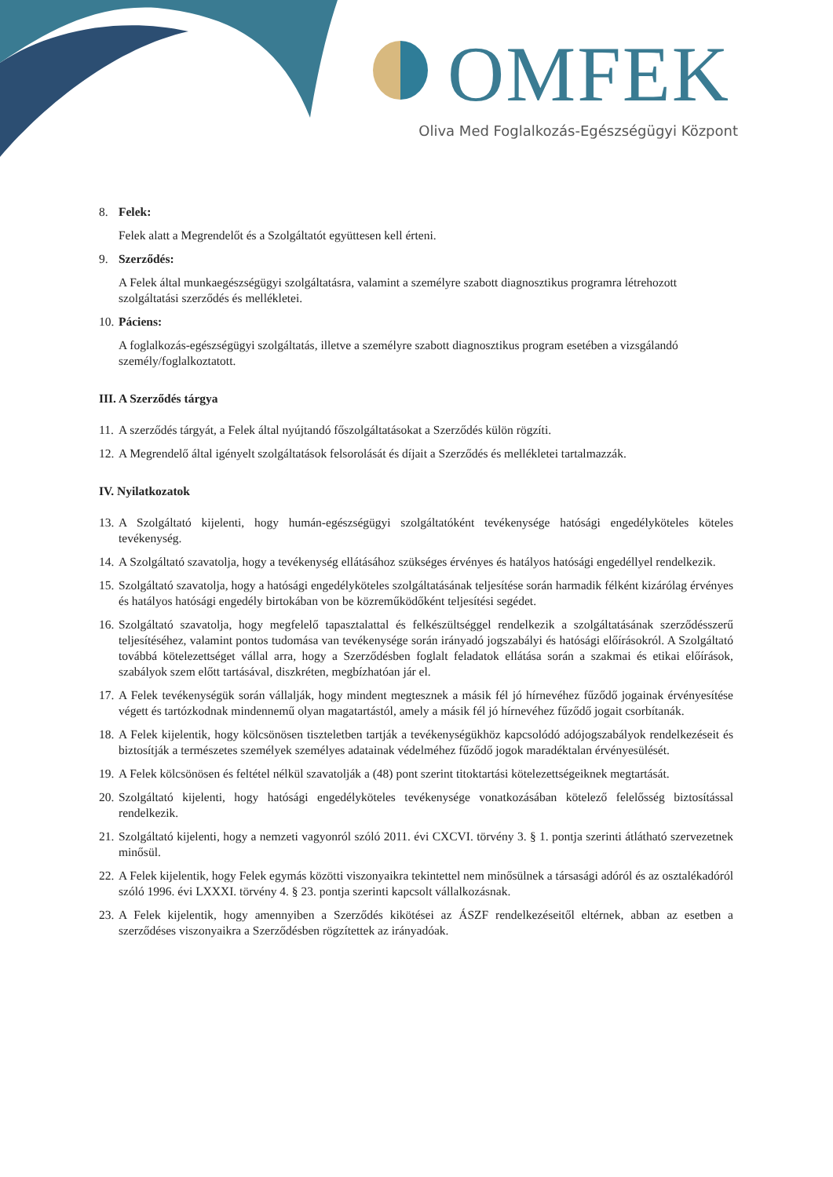OMFEK
Oliva Med Foglalkozás-Egészségügyi Központ
8. Felek:
Felek alatt a Megrendelőt és a Szolgáltatót együttesen kell érteni.
9. Szerződés:
A Felek által munkaegészségügyi szolgáltatásra, valamint a személyre szabott diagnosztikus programra létrehozott szolgáltatási szerződés és mellékletei.
10. Páciens:
A foglalkozás-egészségügyi szolgáltatás, illetve a személyre szabott diagnosztikus program esetében a vizsgálandó személy/foglalkoztatott.
III. A Szerződés tárgya
11. A szerződés tárgyát, a Felek által nyújtandó főszolgáltatásokat a Szerződés külön rögzíti.
12. A Megrendelő által igényelt szolgáltatások felsorolását és díjait a Szerződés és mellékletei tartalmazzák.
IV. Nyilatkozatok
13. A Szolgáltató kijelenti, hogy humán-egészségügyi szolgáltatóként tevékenysége hatósági engedélyköteles köteles tevékenység.
14. A Szolgáltató szavatolja, hogy a tevékenység ellátásához szükséges érvényes és hatályos hatósági engedéllyel rendelkezik.
15. Szolgáltató szavatolja, hogy a hatósági engedélyköteles szolgáltatásának teljesítése során harmadik félként kizárólag érvényes és hatályos hatósági engedély birtokában von be közreműködőként teljesítési segédet.
16. Szolgáltató szavatolja, hogy megfelelő tapasztalattal és felkészültséggel rendelkezik a szolgáltatásának szerződésszerű teljesítéséhez, valamint pontos tudomása van tevékenysége során irányadó jogszabályi és hatósági előírásokról. A Szolgáltató továbbá kötelezettséget vállal arra, hogy a Szerződésben foglalt feladatok ellátása során a szakmai és etikai előírások, szabályok szem előtt tartásával, diszkréten, megbízhatóan jár el.
17. A Felek tevékenységük során vállalják, hogy mindent megtesznek a másik fél jó hírnevéhez fűződő jogainak érvényesítése végett és tartózkodnak mindennemű olyan magatartástól, amely a másik fél jó hírnevéhez fűződő jogait csorbítanák.
18. A Felek kijelentik, hogy kölcsönösen tiszteletben tartják a tevékenységükhöz kapcsolódó adójogszabályok rendelkezéseit és biztosítják a természetes személyek személyes adatainak védelméhez fűződő jogok maradéktalan érvényesülését.
19. A Felek kölcsönösen és feltétel nélkül szavatolják a (48) pont szerint titoktartási kötelezettségeiknek megtartását.
20. Szolgáltató kijelenti, hogy hatósági engedélyköteles tevékenysége vonatkozásában kötelező felelősség biztosítással rendelkezik.
21. Szolgáltató kijelenti, hogy a nemzeti vagyonról szóló 2011. évi CXCVI. törvény 3. § 1. pontja szerinti átlátható szervezetnek minősül.
22. A Felek kijelentik, hogy Felek egymás közötti viszonyaikra tekintettel nem minősülnek a társasági adóról és az osztalékadóról szóló 1996. évi LXXXI. törvény 4. § 23. pontja szerinti kapcsolt vállalkozásnak.
23. A Felek kijelentik, hogy amennyiben a Szerződés kikötései az ÁSZF rendelkezéseitől eltérnek, abban az esetben a szerződéses viszonyaikra a Szerződésben rögzítettek az irányadóak.